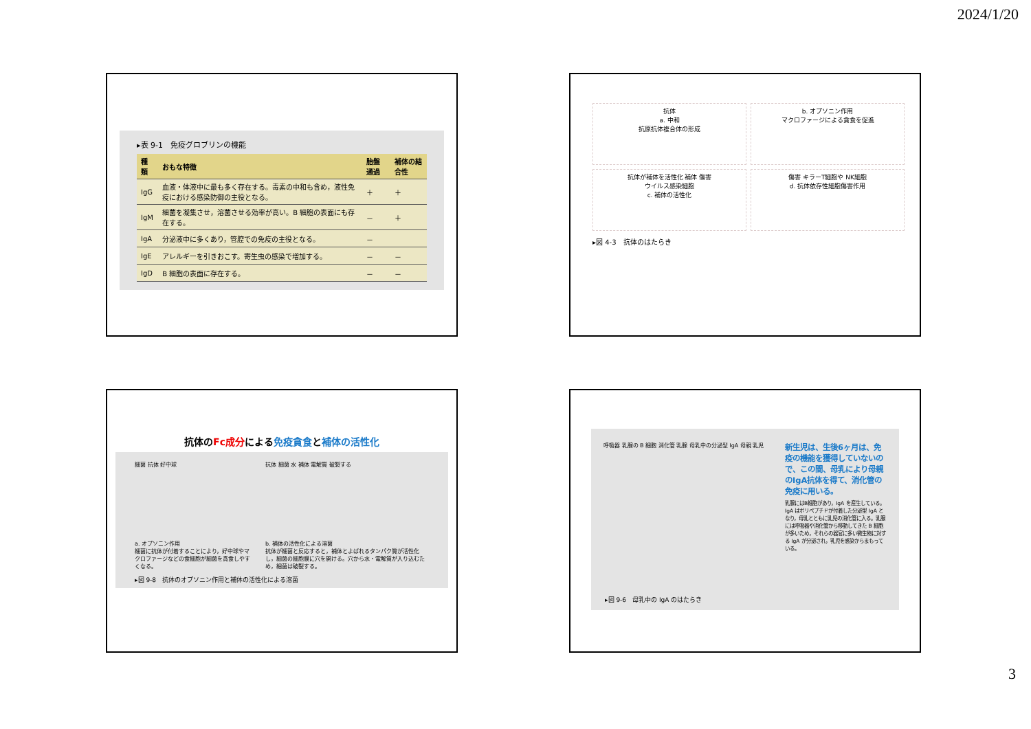2024/1/20
▸表 9-1　免疫グロブリンの機能
| 種類 | おもな特徴 | 胎盤通過 | 補体の結合性 |
| --- | --- | --- | --- |
| IgG | 血液・体液中に最も多く存在する。毒素の中和も含め，液性免疫における感染防御の主役となる。 | ＋ | ＋ |
| IgM | 細菌を凝集させ，溶菌させる効率が高い。B 細胞の表面にも存在する。 | － | ＋ |
| IgA | 分泌液中に多くあり，管腔での免疫の主役となる。 | － | |
| IgE | アレルギーを引きおこす。寄生虫の感染で増加する。 | － | － |
| IgD | B 細胞の表面に存在する。 | － | － |
抗体
a. 中和
抗原抗体複合体の形成
b. オプソニン作用
マクロファージによる貪食を促進
抗体が補体を活性化 補体 傷害
ウイルス感染細胞
c. 補体の活性化
傷害 キラーT細胞や NK細胞
d. 抗体依存性細胞傷害作用
▸図 4-3　抗体のはたらき
抗体のFc成分による免疫貪食と補体の活性化
細菌 抗体 好中球 抗体 細菌 水 補体 電解質 破裂する
a. オプソニン作用
細菌に抗体が付着することにより，好中球やマクロファージなどの食細胞が細菌を貪食しやすくなる。
b. 補体の活性化による溶菌
抗体が細菌と反応すると，補体とよばれるタンパク質が活性化し，細菌の細胞膜に穴を開ける。穴から水・電解質が入り込むため，細菌は破裂する。
▸図 9-8　抗体のオプソニン作用と補体の活性化による溶菌
呼吸器 乳腺の B 細胞 消化管 乳腺 母乳中の分泌型 IgA 母親 乳児
新生児は、生後6ヶ月は、免疫の機能を獲得していないので、この間、母乳により母親のIgA抗体を得て、消化管の免疫に用いる。
乳腺にはB細胞があり，IgA を産生している。IgA はポリペプチドが付着した分泌型 IgA となり，母乳とともに乳児の消化管に入る。乳腺には呼吸器や消化管から移動してきた B 細胞が多いため，それらの器官に多い微生物に対する IgA が分泌され，乳児を感染からまもっている。
▸図 9-6　母乳中の IgA のはたらき
3